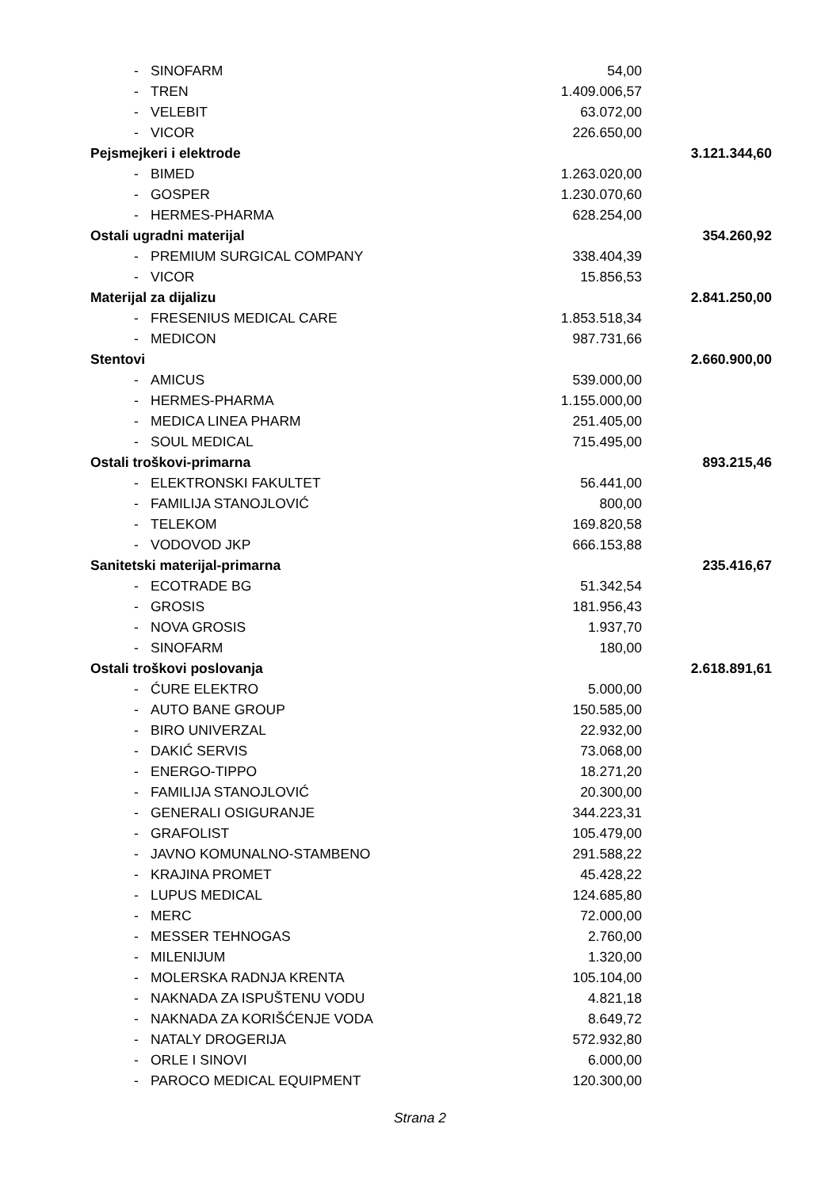| - | SINOFARM | 54,00 | |
| - | TREN | 1.409.006,57 | |
| - | VELEBIT | 63.072,00 | |
| - | VICOR | 226.650,00 | |
| Pejsmejkeri i elektrode | | | 3.121.344,60 |
| - | BIMED | 1.263.020,00 | |
| - | GOSPER | 1.230.070,60 | |
| - | HERMES-PHARMA | 628.254,00 | |
| Ostali ugradni materijal | | | 354.260,92 |
| - | PREMIUM SURGICAL COMPANY | 338.404,39 | |
| - | VICOR | 15.856,53 | |
| Materijal za dijalizu | | | 2.841.250,00 |
| - | FRESENIUS MEDICAL CARE | 1.853.518,34 | |
| - | MEDICON | 987.731,66 | |
| Stentovi | | | 2.660.900,00 |
| - | AMICUS | 539.000,00 | |
| - | HERMES-PHARMA | 1.155.000,00 | |
| - | MEDICA LINEA PHARM | 251.405,00 | |
| - | SOUL MEDICAL | 715.495,00 | |
| Ostali troškovi-primarna | | | 893.215,46 |
| - | ELEKTRONSKI FAKULTET | 56.441,00 | |
| - | FAMILIJA STANOJLOVIĆ | 800,00 | |
| - | TELEKOM | 169.820,58 | |
| - | VODOVOD JKP | 666.153,88 | |
| Sanitetski materijal-primarna | | | 235.416,67 |
| - | ECOTRADE BG | 51.342,54 | |
| - | GROSIS | 181.956,43 | |
| - | NOVA GROSIS | 1.937,70 | |
| - | SINOFARM | 180,00 | |
| Ostali troškovi poslovanja | | | 2.618.891,61 |
| - | ĆURE ELEKTRO | 5.000,00 | |
| - | AUTO BANE GROUP | 150.585,00 | |
| - | BIRO UNIVERZAL | 22.932,00 | |
| - | DAKIĆ SERVIS | 73.068,00 | |
| - | ENERGO-TIPPO | 18.271,20 | |
| - | FAMILIJA STANOJLOVIĆ | 20.300,00 | |
| - | GENERALI OSIGURANJE | 344.223,31 | |
| - | GRAFOLIST | 105.479,00 | |
| - | JAVNO KOMUNALNO-STAMBENO | 291.588,22 | |
| - | KRAJINA PROMET | 45.428,22 | |
| - | LUPUS MEDICAL | 124.685,80 | |
| - | MERC | 72.000,00 | |
| - | MESSER TEHNOGAS | 2.760,00 | |
| - | MILENIJUM | 1.320,00 | |
| - | MOLERSKA RADNJA KRENTA | 105.104,00 | |
| - | NAKNADA ZA ISPUŠTENU VODU | 4.821,18 | |
| - | NAKNADA ZA KORIŠĆENJE VODA | 8.649,72 | |
| - | NATALY DROGERIJA | 572.932,80 | |
| - | ORLE I SINOVI | 6.000,00 | |
| - | PAROCO MEDICAL EQUIPMENT | 120.300,00 | |
Strana 2